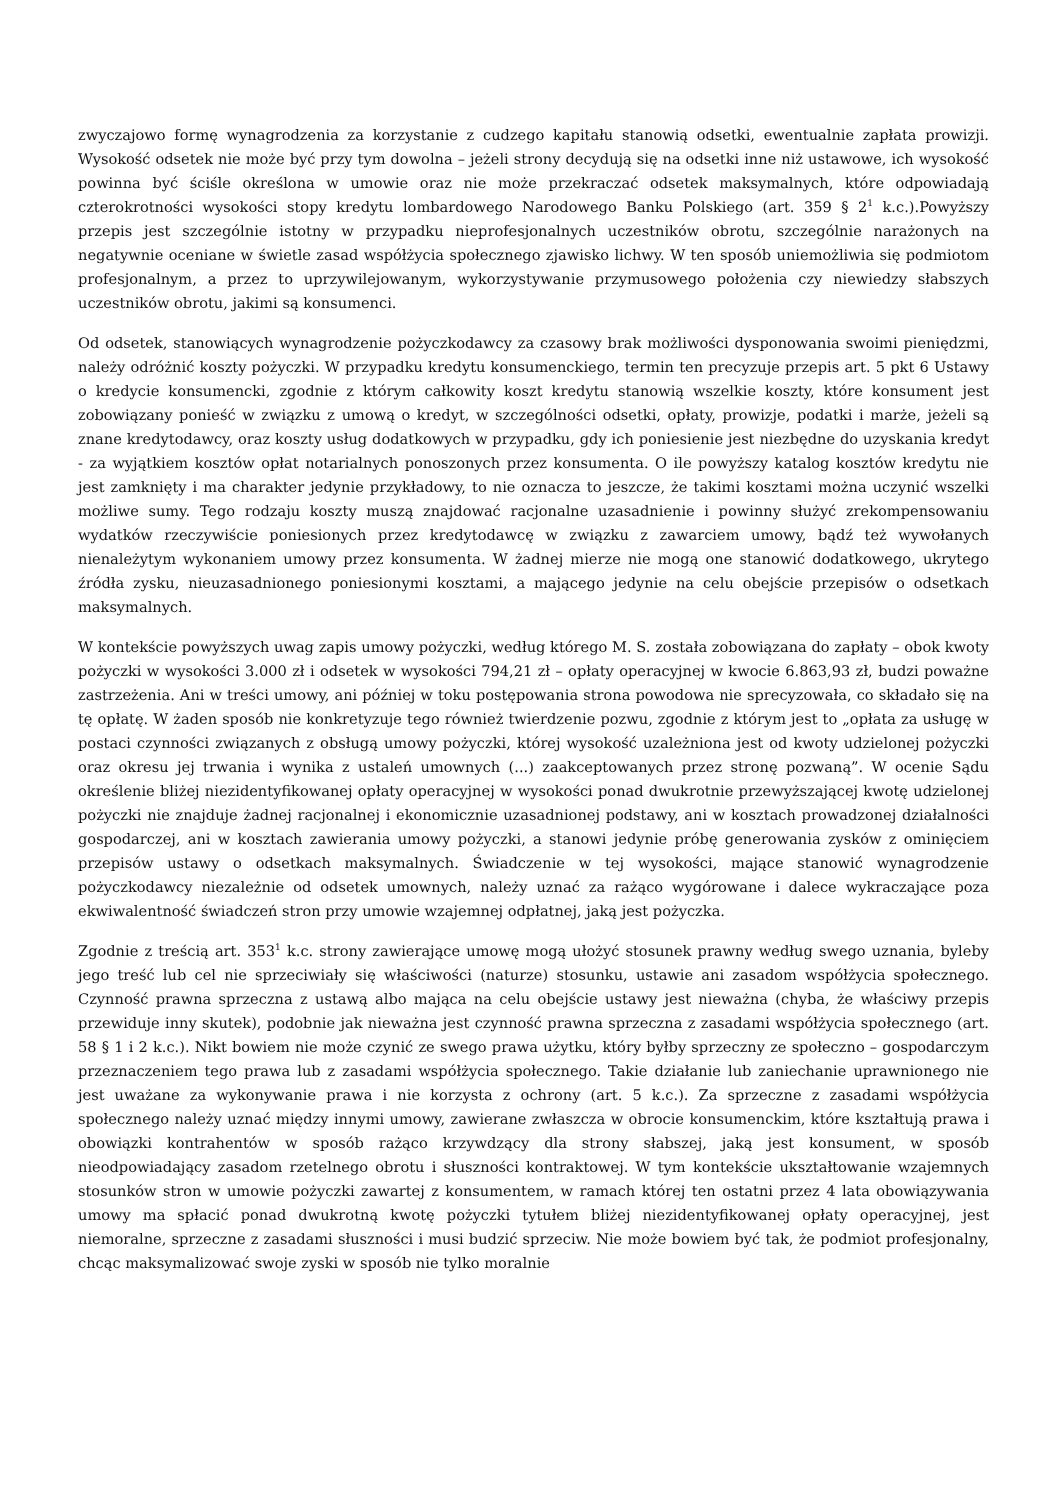zwyczajowo formę wynagrodzenia za korzystanie z cudzego kapitału stanowią odsetki, ewentualnie zapłata prowizji. Wysokość odsetek nie może być przy tym dowolna – jeżeli strony decydują się na odsetki inne niż ustawowe, ich wysokość powinna być ściśle określona w umowie oraz nie może przekraczać odsetek maksymalnych, które odpowiadają czterokrotności wysokości stopy kredytu lombardowego Narodowego Banku Polskiego (art. 359 § 2<sup>1</sup> k.c.).Powyższy przepis jest szczególnie istotny w przypadku nieprofesjonalnych uczestników obrotu, szczególnie narażonych na negatywnie oceniane w świetle zasad współżycia społecznego zjawisko lichwy. W ten sposób uniemożliwia się podmiotom profesjonalnym, a przez to uprzywilejowanym, wykorzystywanie przymusowego położenia czy niewiedzy słabszych uczestników obrotu, jakimi są konsumenci.
Od odsetek, stanowiących wynagrodzenie pożyczkodawcy za czasowy brak możliwości dysponowania swoimi pieniędzmi, należy odróżnić koszty pożyczki. W przypadku kredytu konsumenckiego, termin ten precyzuje przepis art. 5 pkt 6 Ustawy o kredycie konsumencki, zgodnie z którym całkowity koszt kredytu stanowią wszelkie koszty, które konsument jest zobowiązany ponieść w związku z umową o kredyt, w szczególności odsetki, opłaty, prowizje, podatki i marże, jeżeli są znane kredytodawcy, oraz koszty usług dodatkowych w przypadku, gdy ich poniesienie jest niezbędne do uzyskania kredyt - za wyjątkiem kosztów opłat notarialnych ponoszonych przez konsumenta. O ile powyższy katalog kosztów kredytu nie jest zamknięty i ma charakter jedynie przykładowy, to nie oznacza to jeszcze, że takimi kosztami można uczynić wszelki możliwe sumy. Tego rodzaju koszty muszą znajdować racjonalne uzasadnienie i powinny służyć zrekompensowaniu wydatków rzeczywiście poniesionych przez kredytodawcę w związku z zawarciem umowy, bądź też wywołanych nienależytym wykonaniem umowy przez konsumenta. W żadnej mierze nie mogą one stanowić dodatkowego, ukrytego źródła zysku, nieuzasadnionego poniesionymi kosztami, a mającego jedynie na celu obejście przepisów o odsetkach maksymalnych.
W kontekście powyższych uwag zapis umowy pożyczki, według którego M. S. została zobowiązana do zapłaty – obok kwoty pożyczki w wysokości 3.000 zł i odsetek w wysokości 794,21 zł – opłaty operacyjnej w kwocie 6.863,93 zł, budzi poważne zastrzeżenia. Ani w treści umowy, ani później w toku postępowania strona powodowa nie sprecyzowała, co składało się na tę opłatę. W żaden sposób nie konkretyzuje tego również twierdzenie pozwu, zgodnie z którym jest to „opłata za usługę w postaci czynności związanych z obsługą umowy pożyczki, której wysokość uzależniona jest od kwoty udzielonej pożyczki oraz okresu jej trwania i wynika z ustaleń umownych (...) zaakceptowanych przez stronę pozwaną”. W ocenie Sądu określenie bliżej niezidentyfikowanej opłaty operacyjnej w wysokości ponad dwukrotnie przewyższającej kwotę udzielonej pożyczki nie znajduje żadnej racjonalnej i ekonomicznie uzasadnionej podstawy, ani w kosztach prowadzonej działalności gospodarczej, ani w kosztach zawierania umowy pożyczki, a stanowi jedynie próbę generowania zysków z ominięciem przepisów ustawy o odsetkach maksymalnych. Świadczenie w tej wysokości, mające stanowić wynagrodzenie pożyczkodawcy niezależnie od odsetek umownych, należy uznać za rażąco wygórowane i dalece wykraczające poza ekwiwalentność świadczeń stron przy umowie wzajemnej odpłatnej, jaką jest pożyczka.
Zgodnie z treścią art. 353<sup>1</sup> k.c. strony zawierające umowę mogą ułożyć stosunek prawny według swego uznania, byleby jego treść lub cel nie sprzeciwiały się właściwości (naturze) stosunku, ustawie ani zasadom współżycia społecznego. Czynność prawna sprzeczna z ustawą albo mająca na celu obejście ustawy jest nieważna (chyba, że właściwy przepis przewiduje inny skutek), podobnie jak nieważna jest czynność prawna sprzeczna z zasadami współżycia społecznego (art. 58 § 1 i 2 k.c.). Nikt bowiem nie może czynić ze swego prawa użytku, który byłby sprzeczny ze społeczno – gospodarczym przeznaczeniem tego prawa lub z zasadami współżycia społecznego. Takie działanie lub zaniechanie uprawnionego nie jest uważane za wykonywanie prawa i nie korzysta z ochrony (art. 5 k.c.). Za sprzeczne z zasadami współżycia społecznego należy uznać między innymi umowy, zawierane zwłaszcza w obrocie konsumenckim, które kształtują prawa i obowiązki kontrahentów w sposób rażąco krzywdzący dla strony słabszej, jaką jest konsument, w sposób nieodpowiadający zasadom rzetelnego obrotu i słuszności kontraktowej. W tym kontekście ukształtowanie wzajemnych stosunków stron w umowie pożyczki zawartej z konsumentem, w ramach której ten ostatni przez 4 lata obowiązywania umowy ma spłacić ponad dwukrotną kwotę pożyczki tytułem bliżej niezidentyfikowanej opłaty operacyjnej, jest niemoralne, sprzeczne z zasadami słuszności i musi budzić sprzeciw. Nie może bowiem być tak, że podmiot profesjonalny, chcąc maksymalizować swoje zyski w sposób nie tylko moralnie